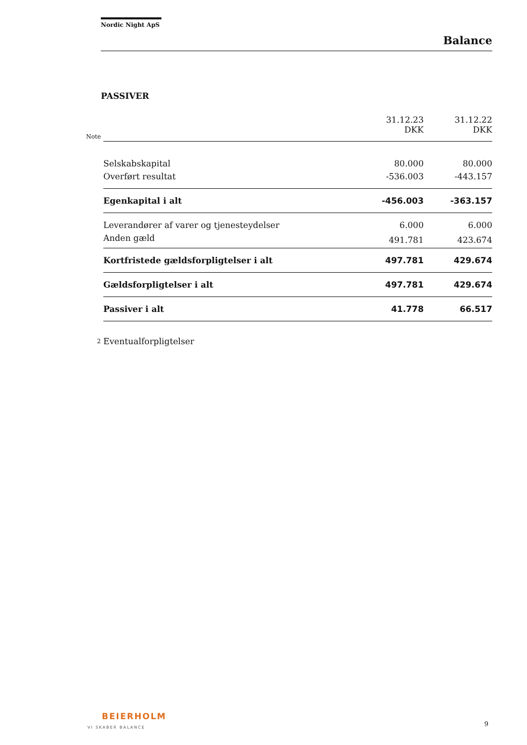Nordic Night ApS
Balance
PASSIVER
| Note | | 31.12.23 DKK | 31.12.22 DKK |
| | Selskabskapital | 80.000 | 80.000 |
| | Overført resultat | -536.003 | -443.157 |
| | Egenkapital i alt | -456.003 | -363.157 |
| | Leverandører af varer og tjenesteydelser | 6.000 | 6.000 |
| | Anden gæld | 491.781 | 423.674 |
| | Kortfristede gældsforpligtelser i alt | 497.781 | 429.674 |
| | Gældsforpligtelser i alt | 497.781 | 429.674 |
| | Passiver i alt | 41.778 | 66.517 |
| 2 | Eventualforpligtelser | | |
BEIERHOLM
VI SKABER BALANCE
9